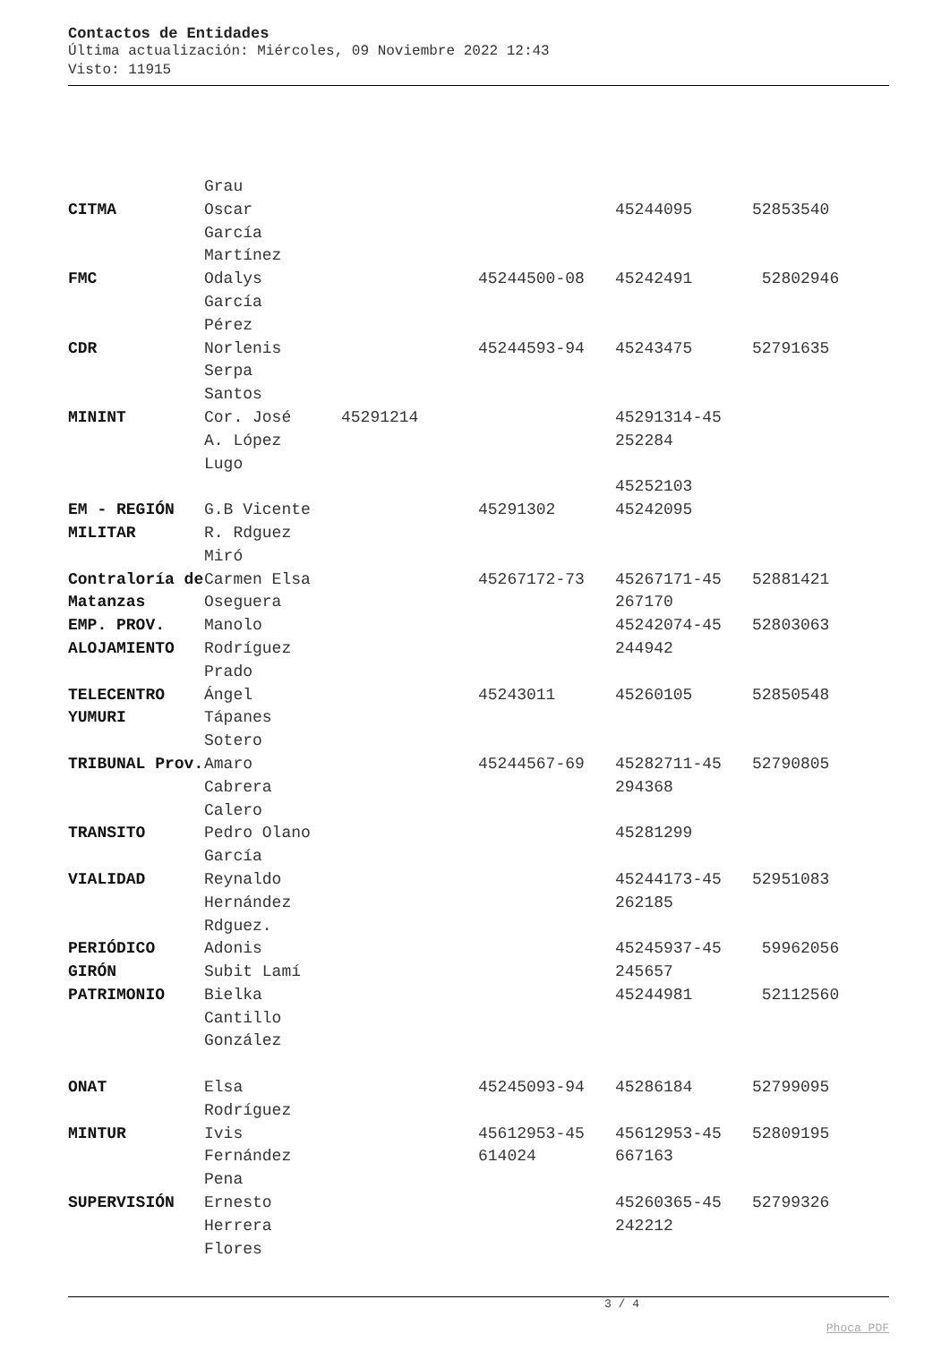Contactos de Entidades
Última actualización: Miércoles, 09 Noviembre 2022 12:43
Visto: 11915
| CITMA | Grau Oscar García Martínez | | | 45244095 | 52853540 |
| FMC | Odalys García Pérez | | 45244500-08 | 45242491 | 52802946 |
| CDR | Norlenis Serpa Santos | | 45244593-94 | 45243475 | 52791635 |
| MININT | Cor. José A. López Lugo | 45291214 | | 45291314-45 252284 45252103 | |
| EM - REGIÓN MILITAR | G.B Vicente R. Rdguez Miró | | 45291302 | 45242095 | |
| Contraloría de Matanzas | Carmen Elsa Oseguera | | 45267172-73 | 45267171-45 267170 | 52881421 |
| EMP. PROV. ALOJAMIENTO | Manolo Rodríguez Prado | | | 45242074-45 244942 | 52803063 |
| TELECENTRO YUMURI | Ángel Tápanes Sotero | | 45243011 | 45260105 | 52850548 |
| TRIBUNAL Prov. | Amaro Cabrera Calero | | 45244567-69 | 45282711-45 294368 | 52790805 |
| TRANSITO | Pedro Olano García | | | 45281299 | |
| VIALIDAD | Reynaldo Hernández Rdguez. | | | 45244173-45 262185 | 52951083 |
| PERIÓDICO GIRÓN | Adonis Subit Lamí | | | 45245937-45 245657 | 59962056 |
| PATRIMONIO | Bielka Cantillo González | | | 45244981 | 52112560 |
| ONAT | Elsa Rodríguez | | 45245093-94 | 45286184 | 52799095 |
| MINTUR | Ivis Fernández Pena | | 45612953-45 614024 | 45612953-45 667163 | 52809195 |
| SUPERVISIÓN | Ernesto Herrera Flores | | | 45260365-45 242212 | 52799326 |
3 / 4
Phoca PDF